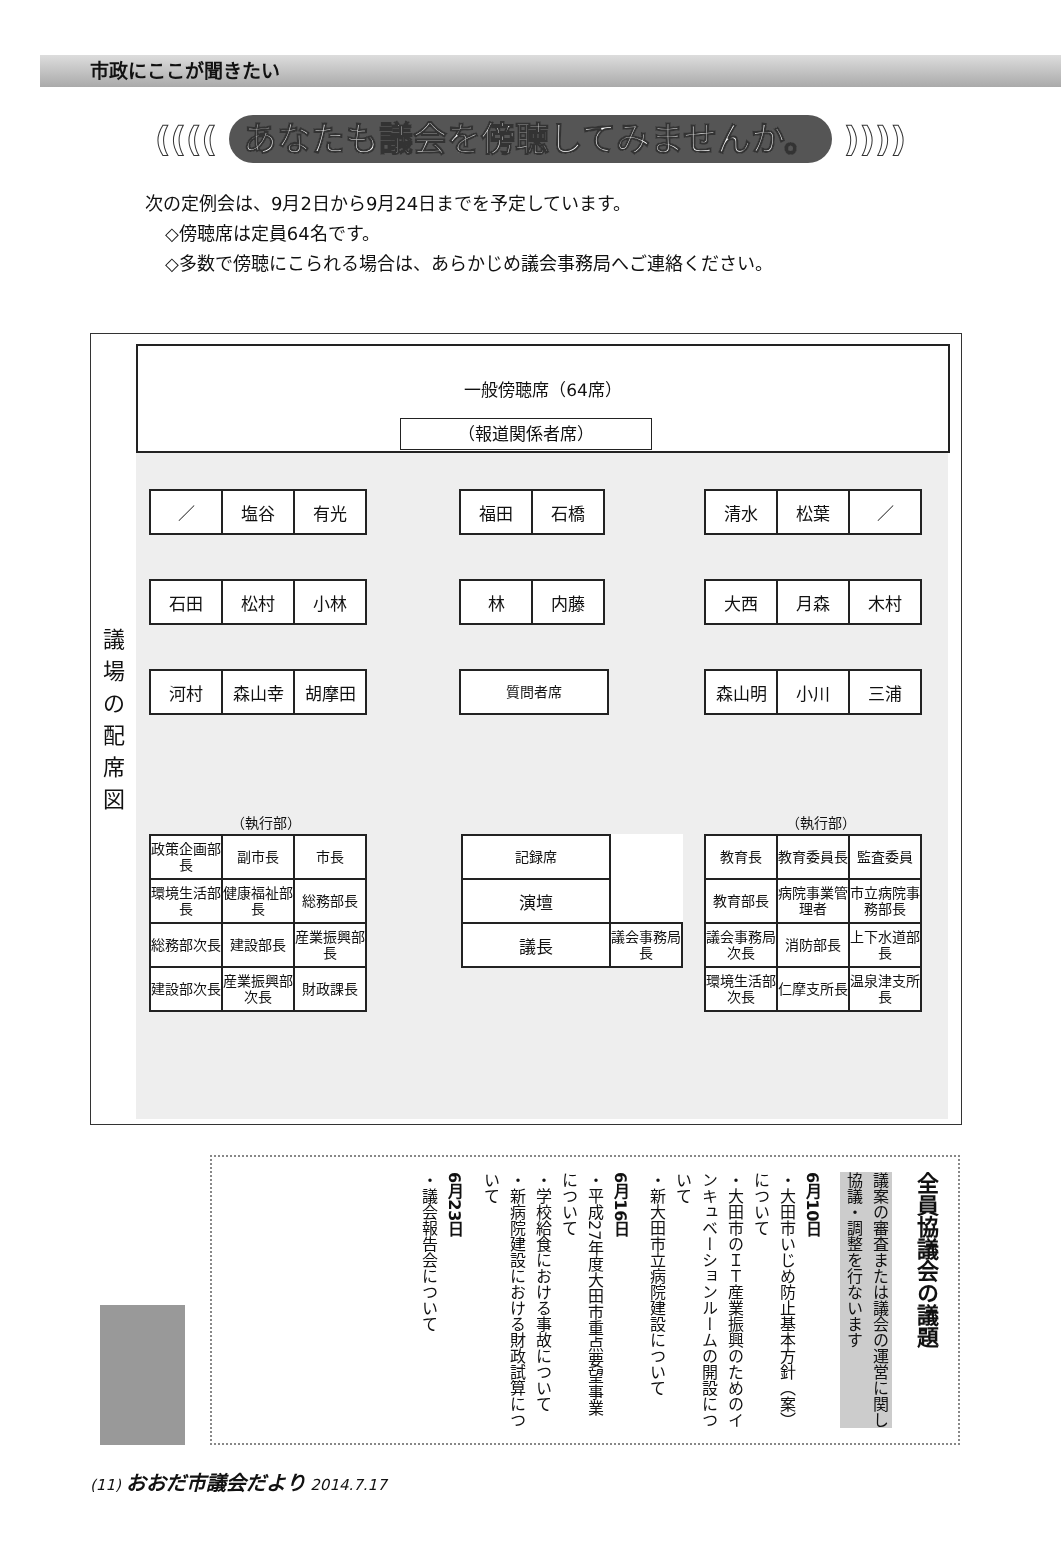市政にここが聞きたい
(((( あなたも議会を傍聴してみませんか。 ))))
次の定例会は、9月2日から9月24日までを予定しています。
◇傍聴席は定員64名です。
◇多数で傍聴にこられる場合は、あらかじめ議会事務局へご連絡ください。
議
場
の
配
席
図
一般傍聴席（64席）
（報道関係者席）
| ／ | 塩谷 | 有光 |
| 福田 | 石橋 |
| 清水 | 松葉 | ／ |
| 石田 | 松村 | 小林 |
| 林 | 内藤 |
| 大西 | 月森 | 木村 |
| 河村 | 森山幸 | 胡摩田 |
| 質問者席 |
| 森山明 | 小川 | 三浦 |
（執行部） （執行部）
| 政策企画部長 | 副市長 | 市長 |
| 環境生活部長 | 健康福祉部長 | 総務部長 |
| 総務部次長 | 建設部長 | 産業振興部長 |
| 建設部次長 | 産業振興部次長 | 財政課長 |
| 記録席 | |
| 演壇 | |
| 議長 | 議会事務局長 |
| 教育長 | 教育委員長 | 監査委員 |
| 教育部長 | 病院事業管理者 | 市立病院事務部長 |
| 議会事務局次長 | 消防部長 | 上下水道部長 |
| 環境生活部次長 | 仁摩支所長 | 温泉津支所長 |
全員協議会の議題
議案の審査または議会の運営に関し協議・調整を行ないます
6月10日
・大田市いじめ防止基本方針（案）について
・大田市のＩＴ産業振興のためのインキュベーションルームの開設について
・新大田市立病院建設について
6月16日
・平成27年度大田市重点要望事業について
・学校給食における事故について
・新病院建設における財政試算について
6月23日
・議会報告会について
(11) おおだ市議会だより 2014.7.17